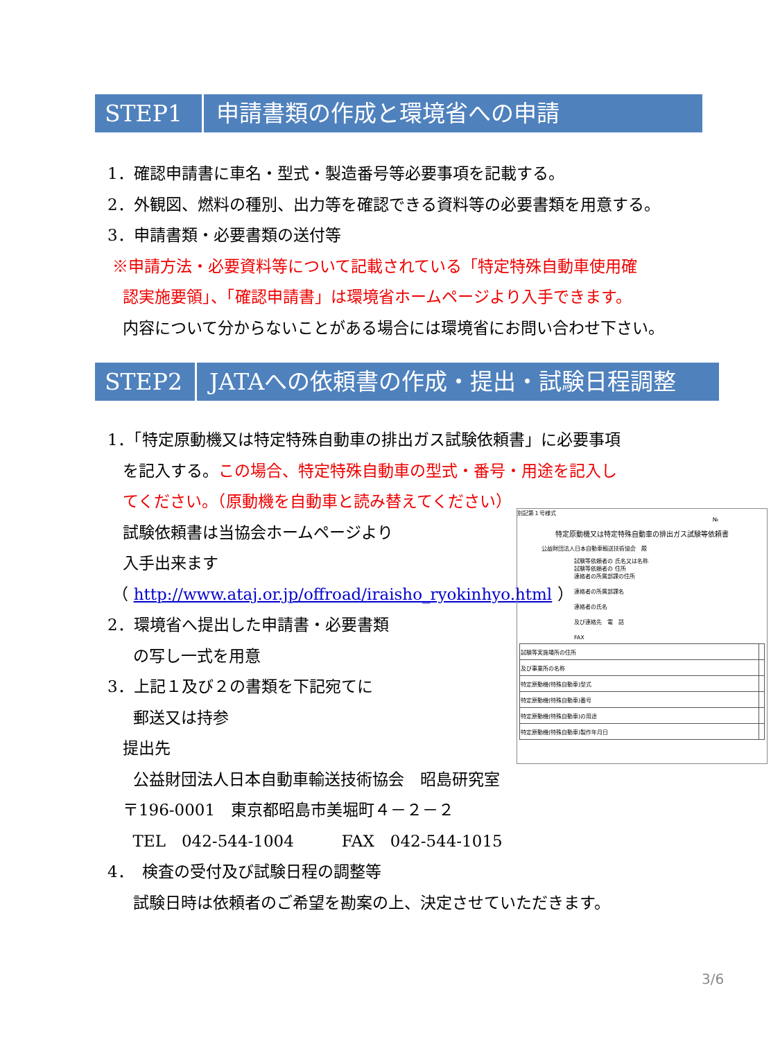STEP1 申請書類の作成と環境省への申請
1．確認申請書に車名・型式・製造番号等必要事項を記載する。
2．外観図、燃料の種別、出力等を確認できる資料等の必要書類を用意する。
3．申請書類・必要書類の送付等
※申請方法・必要資料等について記載されている「特定特殊自動車使用確
認実施要領」、「確認申請書」は環境省ホームページより入手できます。
内容について分からないことがある場合には環境省にお問い合わせ下さい。
STEP2 JATAへの依頼書の作成・提出・試験日程調整
1．「特定原動機又は特定特殊自動車の排出ガス試験依頼書」に必要事項
を記入する。この場合、特定特殊自動車の型式・番号・用途を記入し
てください。（原動機を自動車と読み替えてください）
試験依頼書は当協会ホームページより
入手出来ます
（ http://www.ataj.or.jp/offroad/iraisho_ryokinhyo.html ）
2．環境省へ提出した申請書・必要書類
の写し一式を用意
3．上記１及び２の書類を下記宛てに
郵送又は持参
提出先
公益財団法人日本自動車輸送技術協会　昭島研究室
〒196-0001　東京都昭島市美堀町４－２－２
TEL　042-544-1004　　　FAX　042-544-1015
4．　検査の受付及び試験日程の調整等
試験日時は依頼者のご希望を勘案の上、決定させていただきます。
別記第１号様式
№
特定原動機又は特定特殊自動車の排出ガス試験等依頼書
公益財団法人日本自動車輸送技術協会　殿
試験等依頼者の 氏名又は名称
試験等依頼者の 住所
連絡者の所属部課の住所
連絡者の所属部課名
連絡者の氏名
及び連絡先　電　話
FAX
| 試験等実施場所の住所 | |
| 及び事業所の名称 | |
| 特定原動機(特殊自動車)型式 | |
| 特定原動機(特殊自動車)番号 | |
| 特定原動機(特殊自動車)の用途 | |
| 特定原動機(特殊自動車)製作年月日 | |
3/6